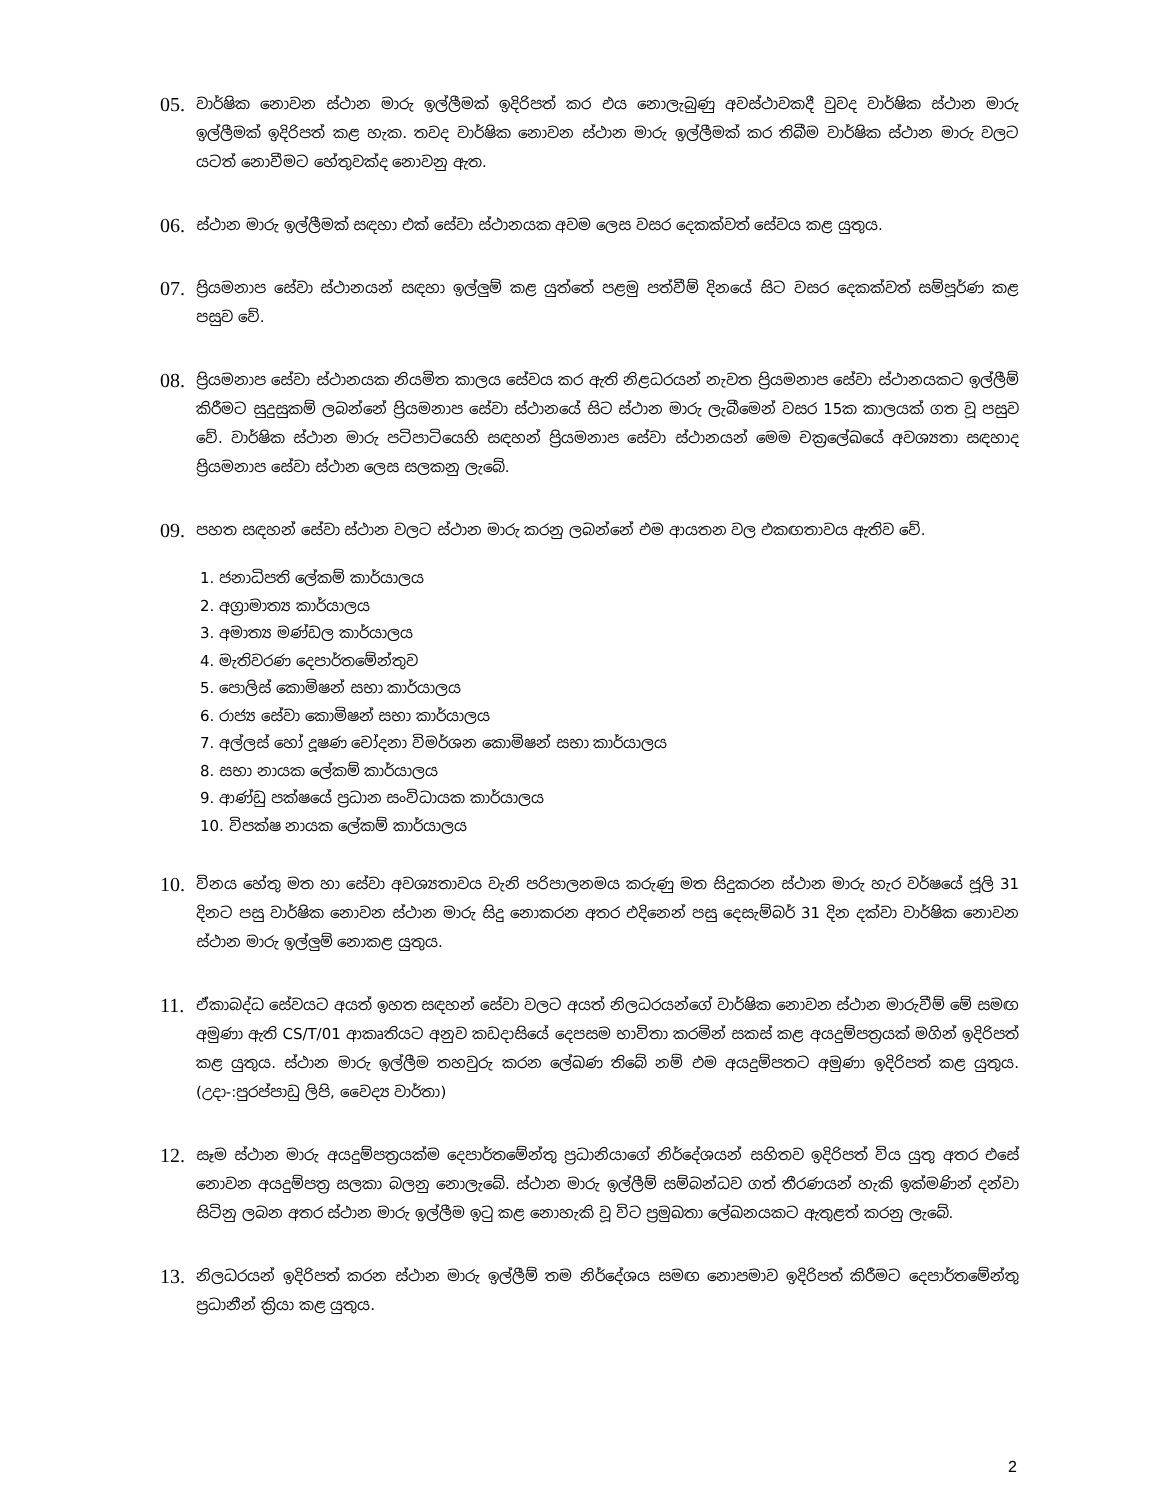05. වාර්ෂික නොවන ස්ථාන මාරු ඉල්ලීමක් ඉදිරිපත් කර එය නොලැබුණු අවස්ථාවකදී වුවද වාර්ෂික ස්ථාන මාරු ඉල්ලීමක් ඉදිරිපත් කළ හැක. තවද වාර්ෂික නොවන ස්ථාන මාරු ඉල්ලීමක් කර තිබීම වාර්ෂික ස්ථාන මාරු වලට යටත් නොවීමට හේතුවක්ද නොවනු ඇත.
06. ස්ථාන මාරු ඉල්ලීමක් සඳහා එක් සේවා ස්ථානයක අවම ලෙස වසර දෙකක්වත් සේවය කළ යුතුය.
07. ප්‍රියමනාප සේවා ස්ථානයන් සඳහා ඉල්ලුම් කළ යුත්තේ පළමු පත්වීම් දිනයේ සිට වසර දෙකක්වත් සම්පූර්ණ කළ පසුව වේ.
08. ප්‍රියමනාප සේවා ස්ථානයක නියමිත කාලය සේවය කර ඇති නිළධරයන් නැවත ප්‍රියමනාප සේවා ස්ථානයකට ඉල්ලීම් කිරීමට සුදුසුකම් ලබන්නේ ප්‍රියමනාප සේවා ස්ථානයේ සිට ස්ථාන මාරු ලැබීමෙන් වසර 15ක කාලයක් ගත වූ පසුව වේ. වාර්ෂික ස්ථාන මාරු පටිපාටියෙහි සඳහන් ප්‍රියමනාප සේවා ස්ථානයන් මෙම චක්‍රලේඛයේ අවශ්‍යතා සඳහාද ප්‍රියමනාප සේවා ස්ථාන ලෙස සලකනු ලැබේ.
09. පහත සඳහන් සේවා ස්ථාන වලට ස්ථාන මාරු කරනු ලබන්නේ එම ආයතන වල එකඟතාවය ඇතිව වේ.
1. ජනාධිපති ලේකම් කාර්යාලය
2. අග්‍රාමාත්‍ය කාර්යාලය
3. අමාත්‍ය මණ්ඩල කාර්යාලය
4. මැතිවරණ දෙපාර්තමේන්තුව
5. පොලිස් කොමිෂන් සභා කාර්යාලය
6. රාජ්‍ය සේවා කොමිෂන් සභා කාර්යාලය
7. අල්ලස් හෝ දූෂණ චෝදනා විමර්ශන කොමිෂන් සභා කාර්යාලය
8. සභා නායක ලේකම් කාර්යාලය
9. ආණ්ඩු පක්ෂයේ ප්‍රධාන සංවිධායක කාර්යාලය
10. විපක්ෂ නායක ලේකම් කාර්යාලය
10. විනය හේතු මත හා සේවා අවශ්‍යතාවය වැනි පරිපාලනමය කරුණු මත සිදුකරන ස්ථාන මාරු හැර වර්ෂයේ ජූලි 31 දිනට පසු වාර්ෂික නොවන ස්ථාන මාරු සිදු නොකරන අතර එදිනෙන් පසු දෙසැම්බර් 31 දින දක්වා වාර්ෂික නොවන ස්ථාන මාරු ඉල්ලුම් නොකළ යුතුය.
11. ඒකාබද්ධ සේවයට අයත් ඉහත සඳහන් සේවා වලට අයත් නිලධරයන්ගේ වාර්ෂික නොවන ස්ථාන මාරුවීම් මේ සමඟ අමුණා ඇති CS/T/01 ආකෘතියට අනුව කඩදාසියේ දෙපසම භාවිතා කරමින් සකස් කළ අයදුම්පත්‍රයක් මගින් ඉදිරිපත් කළ යුතුය. ස්ථාන මාරු ඉල්ලීම තහවුරු කරන ලේඛණ තිබේ නම් එම අයදුම්පතට අමුණා ඉදිරිපත් කළ යුතුය.(උදා-:පුරප්පාඩු ලිපි, වෛද්‍ය වාර්තා)
12. සෑම ස්ථාන මාරු අයදුම්පත්‍රයක්ම දෙපාර්තමේන්තු ප්‍රධානියාගේ නිර්දේශයන් සහිතව ඉදිරිපත් විය යුතු අතර එසේ නොවන අයදුම්පත්‍ර සලකා බලනු නොලැබේ. ස්ථාන මාරු ඉල්ලීම් සම්බන්ධව ගත් තීරණයන් හැකි ඉක්මණින් දන්වා සිටිනු ලබන අතර ස්ථාන මාරු ඉල්ලීම ඉටු කළ නොහැකි වූ විට ප්‍රමුඛතා ලේඛනයකට ඇතුළත් කරනු ලැබේ.
13. නිලධරයන් ඉදිරිපත් කරන ස්ථාන මාරු ඉල්ලීම් තම නිර්දේශය සමඟ නොපමාව ඉදිරිපත් කිරීමට දෙපාර්තමේන්තු ප්‍රධානීන් ක්‍රියා කළ යුතුය.
2